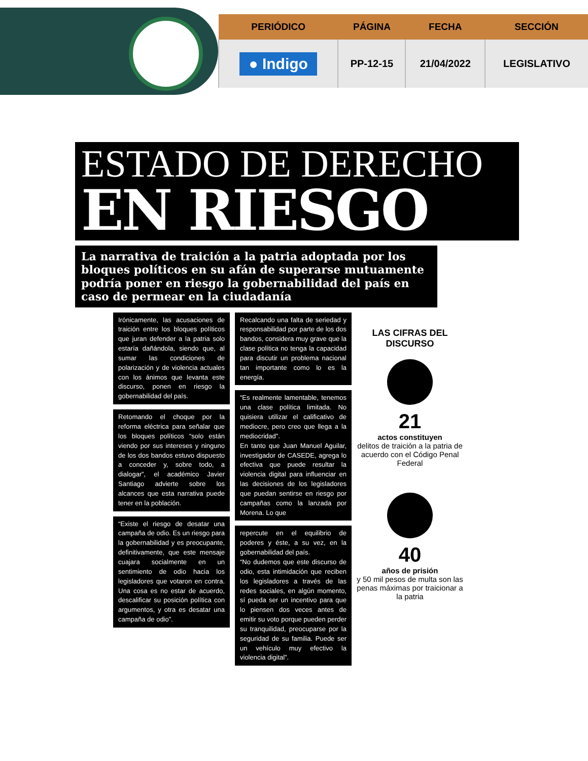| PERIÓDICO | PÁGINA | FECHA | SECCIÓN |
| --- | --- | --- | --- |
| ● Indigo | PP-12-15 | 21/04/2022 | LEGISLATIVO |
ESTADO DE DERECHO
EN RIESGO
La narrativa de traición a la patria adoptada por los bloques políticos en su afán de superarse mutuamente podría poner en riesgo la gobernabilidad del país en caso de permear en la ciudadanía
Irónicamente, las acusaciones de traición entre los bloques políticos que juran defender a la patria solo estaría dañándola, siendo que, al sumar las condiciones de polarización y de violencia actuales con los ánimos que levanta este discurso, ponen en riesgo la gobernabilidad del país.
Retomando el choque por la reforma eléctrica para señalar que los bloques políticos “solo están viendo por sus intereses y ninguno de los dos bandos estuvo dispuesto a conceder y, sobre todo, a dialogar”, el académico Javier Santiago advierte sobre los alcances que esta narrativa puede tener en la población.
“Existe el riesgo de desatar una campaña de odio. Es un riesgo para la gobernabilidad y es preocupante, definitivamente, que este mensaje cuajara socialmente en un sentimiento de odio hacia los legisladores que votaron en contra. Una cosa es no estar de acuerdo, descalificar su posición política con argumentos, y otra es desatar una campaña de odio”.
Recalcando una falta de seriedad y responsabilidad por parte de los dos bandos, considera muy grave que la clase política no tenga la capacidad para discutir un problema nacional tan importante como lo es la energía.
“Es realmente lamentable, tenemos una clase política limitada. No quisiera utilizar el calificativo de mediocre, pero creo que llega a la mediocridad”.
En tanto que Juan Manuel Aguilar, investigador de CASEDE, agrega lo efectiva que puede resultar la violencia digital para influenciar en las decisiones de los legisladores que puedan sentirse en riesgo por campañas como la lanzada por Morena. Lo que
repercute en el equilibrio de poderes y éste, a su vez, en la gobernabilidad del país.
“No dudemos que este discurso de odio, esta intimidación que reciben los legisladores a través de las redes sociales, en algún momento, sí pueda ser un incentivo para que lo piensen dos veces antes de emitir su voto porque pueden perder su tranquilidad, preocuparse por la seguridad de su familia. Puede ser un vehículo muy efectivo la violencia digital”.
LAS CIFRAS DEL DISCURSO
21
actos constituyen
delitos de traición a la patria de acuerdo con el Código Penal Federal
40
años de prisión
y 50 mil pesos de multa son las penas máximas por traicionar a la patria